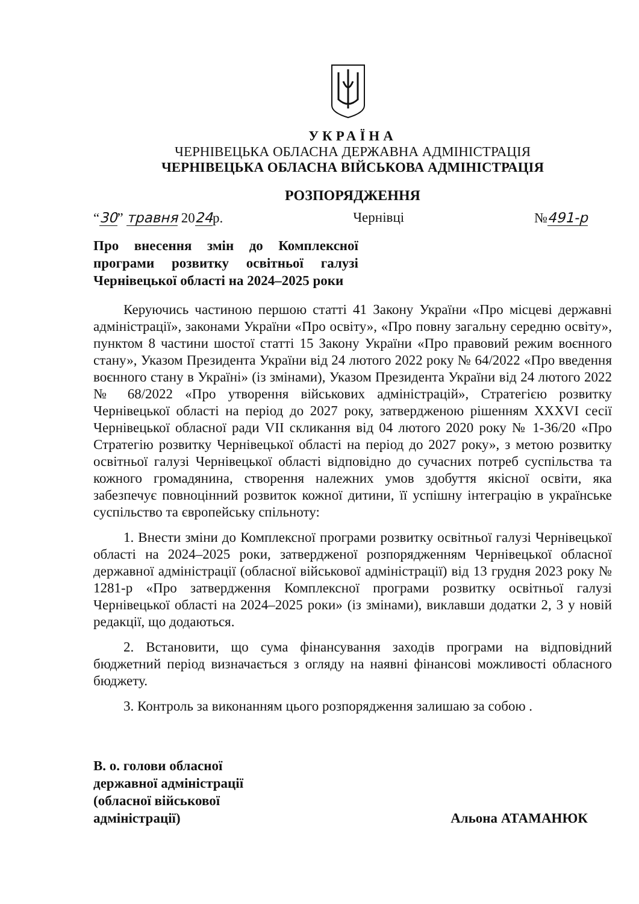УКРАЇНА
ЧЕРНІВЕЦЬКА ОБЛАСНА ДЕРЖАВНА АДМІНІСТРАЦІЯ
ЧЕРНІВЕЦЬКА ОБЛАСНА ВІЙСЬКОВА АДМІНІСТРАЦІЯ
РОЗПОРЯДЖЕННЯ
“30” травня 2024р. Чернівці №491-р
Про внесення змін до Комплексної програми розвитку освітньої галузі Чернівецької області на 2024–2025 роки
Керуючись частиною першою статті 41 Закону України «Про місцеві державні адміністрації», законами України «Про освіту», «Про повну загальну середню освіту», пунктом 8 частини шостої статті 15 Закону України «Про правовий режим воєнного стану», Указом Президента України від 24 лютого 2022 року № 64/2022 «Про введення воєнного стану в Україні» (із змінами), Указом Президента України від 24 лютого 2022 № 68/2022 «Про утворення військових адміністрацій», Стратегією розвитку Чернівецької області на період до 2027 року, затвердженою рішенням XXXVI сесії Чернівецької обласної ради VII скликання від 04 лютого 2020 року № 1-36/20 «Про Стратегію розвитку Чернівецької області на період до 2027 року», з метою розвитку освітньої галузі Чернівецької області відповідно до сучасних потреб суспільства та кожного громадянина, створення належних умов здобуття якісної освіти, яка забезпечує повноцінний розвиток кожної дитини, її успішну інтеграцію в українське суспільство та європейську спільноту:
1. Внести зміни до Комплексної програми розвитку освітньої галузі Чернівецької області на 2024–2025 роки, затвердженої розпорядженням Чернівецької обласної державної адміністрації (обласної військової адміністрації) від 13 грудня 2023 року № 1281-р «Про затвердження Комплексної програми розвитку освітньої галузі Чернівецької області на 2024–2025 роки» (із змінами), виклавши додатки 2, 3 у новій редакції, що додаються.
2. Встановити, що сума фінансування заходів програми на відповідний бюджетний період визначається з огляду на наявні фінансові можливості обласного бюджету.
3. Контроль за виконанням цього розпорядження залишаю за собою .
В. о. голови обласної
державної адміністрації
(обласної військової
адміністрації)
Альона АТАМАНЮК